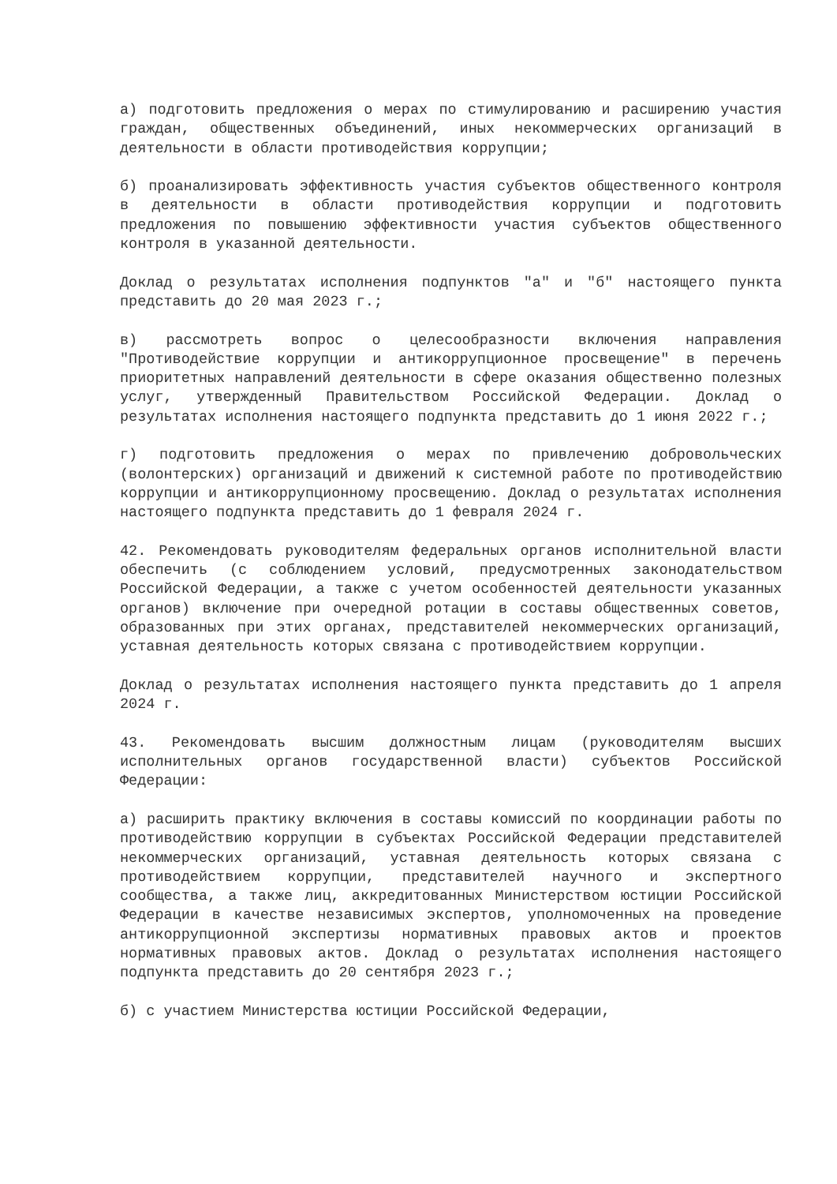а) подготовить предложения о мерах по стимулированию и расширению участия граждан, общественных объединений, иных некоммерческих организаций в деятельности в области противодействия коррупции;
б) проанализировать эффективность участия субъектов общественного контроля в деятельности в области противодействия коррупции и подготовить предложения по повышению эффективности участия субъектов общественного контроля в указанной деятельности.
Доклад о результатах исполнения подпунктов "а" и "б" настоящего пункта представить до 20 мая 2023 г.;
в) рассмотреть вопрос о целесообразности включения направления "Противодействие коррупции и антикоррупционное просвещение" в перечень приоритетных направлений деятельности в сфере оказания общественно полезных услуг, утвержденный Правительством Российской Федерации. Доклад о результатах исполнения настоящего подпункта представить до 1 июня 2022 г.;
г) подготовить предложения о мерах по привлечению добровольческих (волонтерских) организаций и движений к системной работе по противодействию коррупции и антикоррупционному просвещению. Доклад о результатах исполнения настоящего подпункта представить до 1 февраля 2024 г.
42. Рекомендовать руководителям федеральных органов исполнительной власти обеспечить (с соблюдением условий, предусмотренных законодательством Российской Федерации, а также с учетом особенностей деятельности указанных органов) включение при очередной ротации в составы общественных советов, образованных при этих органах, представителей некоммерческих организаций, уставная деятельность которых связана с противодействием коррупции.
Доклад о результатах исполнения настоящего пункта представить до 1 апреля 2024 г.
43. Рекомендовать высшим должностным лицам (руководителям высших исполнительных органов государственной власти) субъектов Российской Федерации:
а) расширить практику включения в составы комиссий по координации работы по противодействию коррупции в субъектах Российской Федерации представителей некоммерческих организаций, уставная деятельность которых связана с противодействием коррупции, представителей научного и экспертного сообщества, а также лиц, аккредитованных Министерством юстиции Российской Федерации в качестве независимых экспертов, уполномоченных на проведение антикоррупционной экспертизы нормативных правовых актов и проектов нормативных правовых актов. Доклад о результатах исполнения настоящего подпункта представить до 20 сентября 2023 г.;
б) с участием Министерства юстиции Российской Федерации,